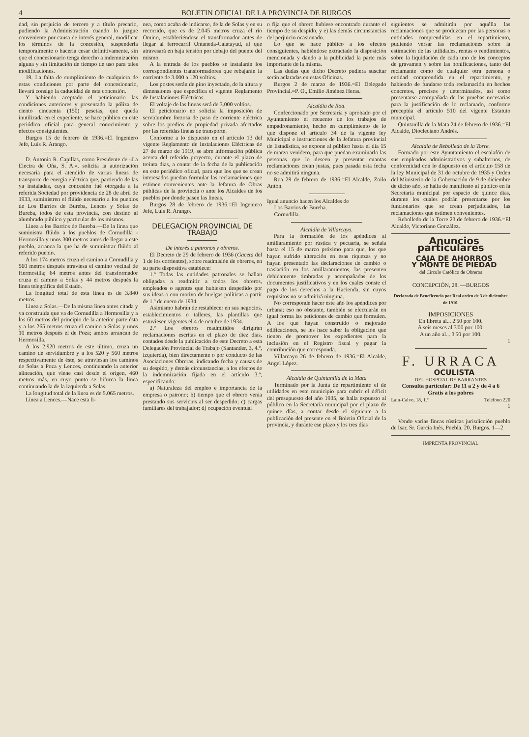4 BOLETIN OFICIAL DE LA PROVINCIA DE BURGOS
dad, sin perjuicio de tercero y a título precario, pudiendo la Administración cuando lo juzgue conveniente por causa de interés general, modificar los términos de la concesión, suspenderla temporalmente o hacerla cesar definitivamente, sin que el concesionario tenga derecho a indemnización alguna y sin limitación de tiempo de uso para tales modificaciones.
19. La falta de cumplimiento de cualquiera de estas condiciones por parte del concesionario, llevará consigo la caducidad de esta concesión.
Y habiendo aceptado el peticionario las condiciones anteriores y presentado la póliza de ciento cincuenta (150) pesetas, que queda inutilizada en el expediente, se hace público en este periódico oficial para general conocimiento y efectos consiguientes.
Burgos 15 de febrero de 1936.=El Ingeniero Jefe, Luis R. Arango.
D. Antonio R. Capillas, como Presidente de «La Electra de Oña, S. A.», solicita la autorización necesaria para el atendido de varias lineas de transporte de energia eléctrica que, partiendo de las ya instaladas, cuya concesión fué otorgada a la referida Sociedad por providencia de 28 de abril de 1933, suministren el flúido necesario a los pueblos de Los Barrios de Bureba, Lences y Solas de Bureba, todos de esta provincia, con destino al alumbrado público y particular de los mismos.
Linea a los Barrios de Bureba.—De la linea que suministra flúido a los pueblos de Cornudilla - Hermosilla y unos 300 metros antes de llegar a este pueblo, arranca la que ha de suministrar flúido al referido pueblo.
A los 174 metros cruza el camino a Cornudilla y 560 metros después atraviesa el camino vecinal de Hermosilla; 64 metros antes del transformador cruza el camino a Solas y 44 metros después la linea telegráfica del Estado.
La longitud total de esta linea es de 3.840 metros.
Linea a Solas.—De la misma linea antes citada y ya construida que va de Cornudilla a Hermosilla y a los 60 metros del principio de la anterior parte ésta y a los 265 metros cruza el camino a Solas y unos 10 metros después el de Poza; ambos arrancan de Hermosilla.
A los 2.920 metros de este último, cruza un camino de servidumbre y a los 520 y 560 metros respectivamente de éste, se atraviesan los caminos de Solas a Poza y Lences, continuando la anterior alineación, que viene casi desde el origen, 460 metros más, en cuyo punto se bifurca la linea continuando la de la izquierda a Solas.
La longitud total de la linea es de 5.065 metros.
Linea a Lences.—Nace esta li-
nea, como acaba de indicarse, de la de Solas y en su recorrido, que es de 2.045 metros cruza el rio Omino, estableciéndose el transformador antes de llegar al ferrocarril Ontaneda-Calatayud, al que atravesará en baja tensión por debajo del puente del mismo.
A la entrada de los pueblos se instalarán los correspondientes transformadores que rebajarán la corriente de 3.000 a 120 voltios.
Los postes serán de pino inyectado, de la altura y dimensiones que especifica el vigente Reglamento de Instalaciones Eléctricas.
El voltaje de las lineas será de 3.000 voltios.
El peticionario no solicita la imposición de servidumbre forzosa de paso de corriente eléctrica sobre los predios de propiedad privada afectados por las referidas lineas de transporte.
Conforme a lo dispuesto en el artículo 13 del vigente Reglamento de Instalaciones Eléctricas de 27 de marzo de 1919, se abre información pública acerca del referido proyecto, durante el plazo de treinta dias, a contar de la fecha de la publicación en este periódico oficial, para que los que se crean interesados puedan formular las reclamaciones que estimen convenientes ante la Jefatura de Obras públicas de la provincia o ante los Alcaldes de los pueblos por donde pasen las lineas.
Burgos 28 de febrero de 1936.=El Ingeniero Jefe, Luis R. Arango.
DELEGACION PROVINCIAL DE TRABAJO
De interés a patronos y obreros.
El Decreto de 29 de febrero de 1936 (Gaceta del 1 de los corrientes), sobre readmisión de obreros, en su parte dispositiva establece:
1.º Todas las entidades patronales se hallan obligadas a readmitir a todos los obreros, empleados o agentes que hubiesen despedido por sus ideas o con motivo de huelgas políticas a partir de 1.º de enero de 1934.
Asimismo habrán de restablecer en sus negocios, establecimientos o talleres, las plantillas que estuviesen vigentes el 4 de octubre de 1934.
2.º Los obreros readmitidos dirigirán reclamaciones escritas en el plazo de diez dias, contados desde la publicación de este Decreto a esta Delegación Provincial de Trabajo (Santander, 3, 4.º, izquierda), bien directamente o por conducto de las Asociaciones Obreras, indicando fecha y causas de su despido, y demás circunstancias, a los efectos de la indemnización fijada en el artículo 3.º, especificando:
a) Naturaleza del empleo e importancia de la empresa o patrono; b) tiempo que el obrero venia prestando sus servicios al ser despedido; c) cargas familiares del trabajador; d) ocupación eventual
o fija que el obrero hubiese encontrado durante el tiempo de su despido, y e) las demás circunstancias del perjuicio ocasionado.
Lo que se hace público a los efectos consiguientes, habiéndose extractado la disposición mencionada y dando a la publicidad la parte más importante de la misma.
Las dudas que dicho Decreto pudiera suscitar serán aclaradas en estas Oficinas.
Burgos 2 de marzo de 1936.=El Delegado Provincial.=P. O., Emilio Jiménez Heras.
Alcaldía de Roa.
Confeccionado por Secretaría y aprobado por el Ayuntamiento el recuento de los trabajos de empadronamiento, hecho en cumplimiento de lo que dispone el artículo 34 de la vigente ley Municipal e instrucciones de la Jefatura provincial de Estadística, se expone al público hasta el día 15 de marzo venidero, para que puedan examinarlo las personas que lo deseen y presentar cuantas reclamaciones crean justas, pues pasada esta fecha no se admitirá ninguna.
Roa 29 de febrero de 1936.=El Alcalde, Zoilo Antón.
Igual anuncio hacen los Alcaldes de
Los Barrios de Bureba.
Cornudilla.
Alcaldia de Villarcayo.
Para la formación de los apéndices al amillaramiento por rústica y pecuaria, se señala hasta el 15 de marzo próximo para que, los que hayan sufrido alteración en esas riquezas y no hayan presentado las declaraciones de cambio o traslación en los amillaramientos, las presenten debidamente timbradas y acompañadas de los documentos justificativos y en los cuales conste el pago de los derechos a la Hacienda, sin cuyos requisitos no se admitirá ninguna.
No corresponde hacer este año los apéndices por urbana; eso no obstante, también se efectuarán en igual forma las peticiones de cambio que formulen. A los que hayan construido o mejorado edificaciones, se les hace saber la obligación que tienen de promover los expedientes para la inclusión en el Registro fiscal y pagar la contribución que corresponda.
Villarcayo 26 de febrero de 1936.=El Alcalde, Angel López.
Alcaldia de Quintanilla de la Mata
Terminado por la Junta de repartimiento el de utilidades en este municipio para cubrir el déficit del presupuesto del año 1935, se halla expuesto al público en la Secretaría municipal por el plazo de quince días, a contar desde el siguiente a la publicación del presente en el Boletin Oficial de la provincia, y durante ese plazo y los tres días
siguientes se admitirán por aquélla las reclamaciones que se produzcan por las personas o entidades comprendidas en el repartimiento, pudiendo versar las reclamaciones sobre la estimación de las utilidades, rentas o rendimientos, sobre la liquidación de cada uno de los conceptos de gravamen y sobre las bonificaciones, tanto del reclamante como de cualquier otra persona o entidad comprendida en el repartimiento, y habiendo de fundarse toda reclamación en hechos concretos, precisos y determinados, así como presentarse acompañada de las pruebas necesarias para la justificación de lo reclamado, conforme preceptúa el artículo 510 del vigente Estatuto municipal.
Quintanilla de la Mata 24 de febrero de 1936.=El Alcalde, Diocleciano Andrés.
Alcaldia de Rebolledo de la Torre.
Formado por este Ayuntamiento el escalafón de sus empleados administrativos y subalternos, de conformidad con lo dispuesto en el artículo 158 de la ley Municipal de 31 de octubre de 1935 y Orden del Ministerio de la Gobernación de 9 de diciembre de dicho año, se halla de manifiesto al público en la Secretaria municipal por espacio de quince dias, durante los cuales podrán presentarse por los funcionarios que se crean perjudicados, las reclamaciones que estimen convenientes.
Rebolledo de la Torre 23 de febrero de 1936.=El Alcalde, Victoriano González.
Anuncios particulares
CAJA DE AHORROS
Y MONTE DE PIEDAD
del Círculo Católico de Obreros
CONCEPCIÓN, 28. —BURGOS
Declarada de Beneficencia por Real orden de 3 de diciembre de 1910.
IMPOSICIONES
En libreta al... 2'50 por 100.
A seis meses al 3'00 por 100.
A un año al... 3'50 por 100.
1
F. URRACA
OCULISTA
DEL HOSPITAL DE BARRANTES
Consulta particular: De 11 a 2 y de 4 a 6
Gratis a los pobres
Lain-Calvo, 18, 1.º Teléfono 220
1
Vendo varias fincas rústicas jurisdicción pueblo de Isar, Sr. García Inés, Puebla, 20, Burgos. 1—2
IMPRENTA PROVINCIAL